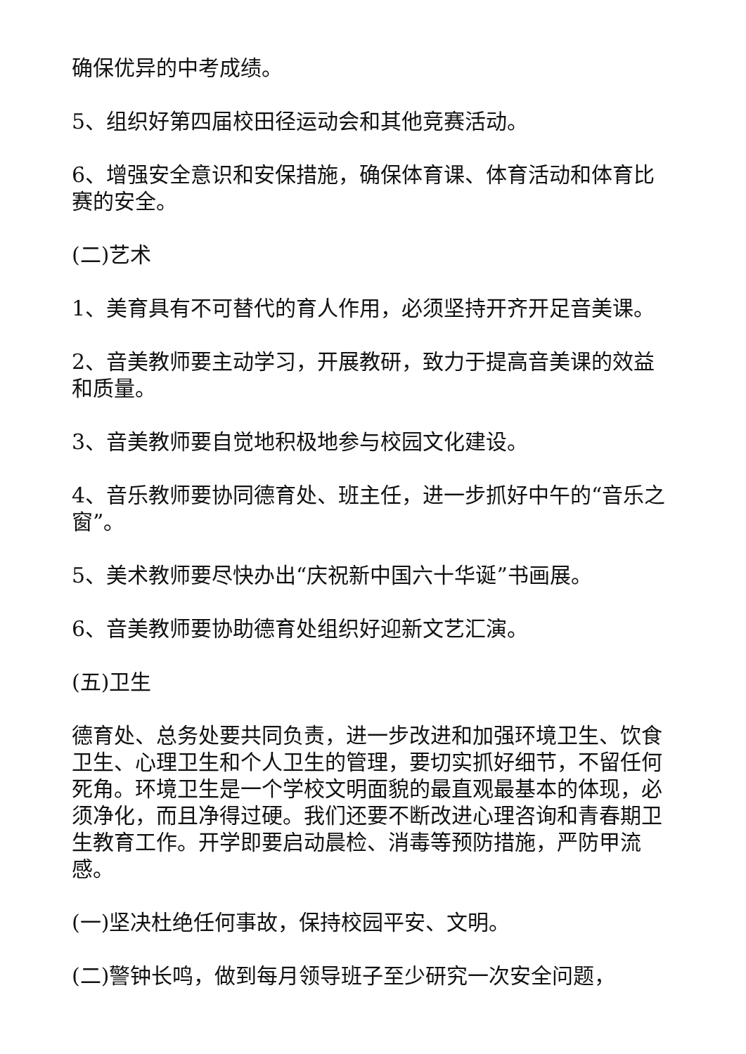确保优异的中考成绩。
5、组织好第四届校田径运动会和其他竞赛活动。
6、增强安全意识和安保措施，确保体育课、体育活动和体育比赛的安全。
(二)艺术
1、美育具有不可替代的育人作用，必须坚持开齐开足音美课。
2、音美教师要主动学习，开展教研，致力于提高音美课的效益和质量。
3、音美教师要自觉地积极地参与校园文化建设。
4、音乐教师要协同德育处、班主任，进一步抓好中午的“音乐之窗”。
5、美术教师要尽快办出“庆祝新中国六十华诞”书画展。
6、音美教师要协助德育处组织好迎新文艺汇演。
(五)卫生
德育处、总务处要共同负责，进一步改进和加强环境卫生、饮食卫生、心理卫生和个人卫生的管理，要切实抓好细节，不留任何死角。环境卫生是一个学校文明面貌的最直观最基本的体现，必须净化，而且净得过硬。我们还要不断改进心理咨询和青春期卫生教育工作。开学即要启动晨检、消毒等预防措施，严防甲流感。
(一)坚决杜绝任何事故，保持校园平安、文明。
(二)警钟长鸣，做到每月领导班子至少研究一次安全问题，